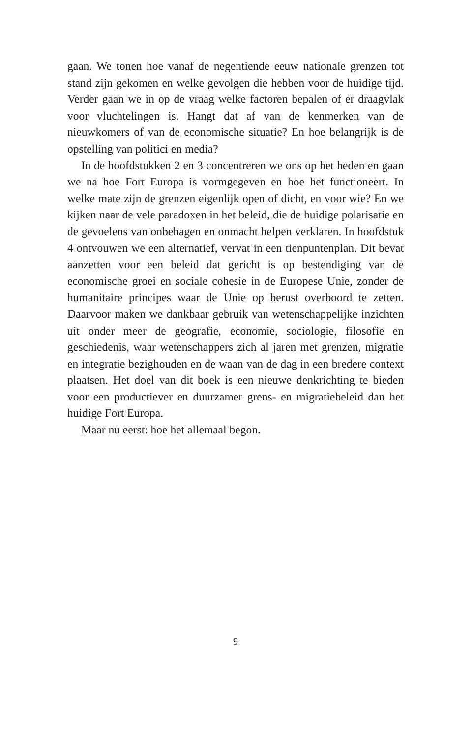gaan. We tonen hoe vanaf de negentiende eeuw nationale grenzen tot stand zijn gekomen en welke gevolgen die hebben voor de huidige tijd. Verder gaan we in op de vraag welke factoren bepalen of er draagvlak voor vluchtelingen is. Hangt dat af van de kenmerken van de nieuwkomers of van de economische situatie? En hoe belangrijk is de opstelling van politici en media?
In de hoofdstukken 2 en 3 concentreren we ons op het heden en gaan we na hoe Fort Europa is vormgegeven en hoe het functioneert. In welke mate zijn de grenzen eigenlijk open of dicht, en voor wie? En we kijken naar de vele paradoxen in het beleid, die de huidige polarisatie en de gevoelens van onbehagen en onmacht helpen verklaren. In hoofdstuk 4 ontvouwen we een alternatief, vervat in een tienpuntenplan. Dit bevat aanzetten voor een beleid dat gericht is op bestendiging van de economische groei en sociale cohesie in de Europese Unie, zonder de humanitaire principes waar de Unie op berust overboord te zetten. Daarvoor maken we dankbaar gebruik van wetenschappelijke inzichten uit onder meer de geografie, economie, sociologie, filosofie en geschiedenis, waar wetenschappers zich al jaren met grenzen, migratie en integratie bezighouden en de waan van de dag in een bredere context plaatsen. Het doel van dit boek is een nieuwe denkrichting te bieden voor een productiever en duurzamer grens- en migratiebeleid dan het huidige Fort Europa.
Maar nu eerst: hoe het allemaal begon.
9